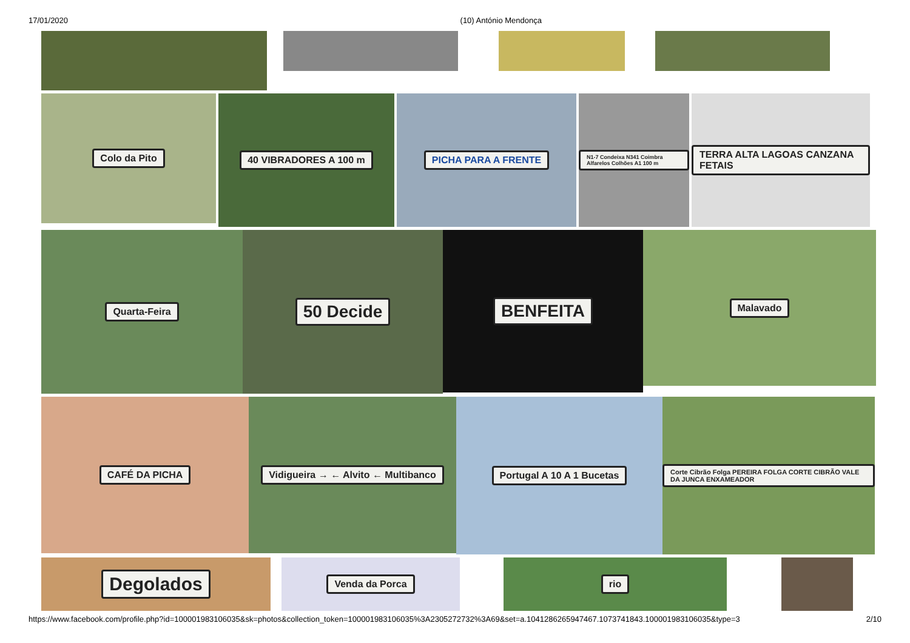17/01/2020 (10) António Mendonça
Colo da Pito
40 VIBRADORES A 100 m PICHA PARA A FRENTE
N1-7 Condeixa N341 Coimbra Alfarelos Colhões A1 100 m
TERRA ALTA LAGOAS CANZANA FETAIS
Quarta-Feira
50 Decide
BENFEITA
Malavado
CAFÉ DA PICHA Vidigueira → ← Alvito ← Multibanco
Portugal A 10 A 1 Bucetas
Corte Cibrão Folga PEREIRA FOLGA CORTE CIBRÃO VALE DA JUNCA ENXAMEADOR
Degolados
Venda da Porca rio
https://www.facebook.com/profile.php?id=100001983106035&sk=photos&collection_token=100001983106035%3A2305272732%3A69&set=a.1041286265947467.1073741843.100001983106035&type=3 2/10